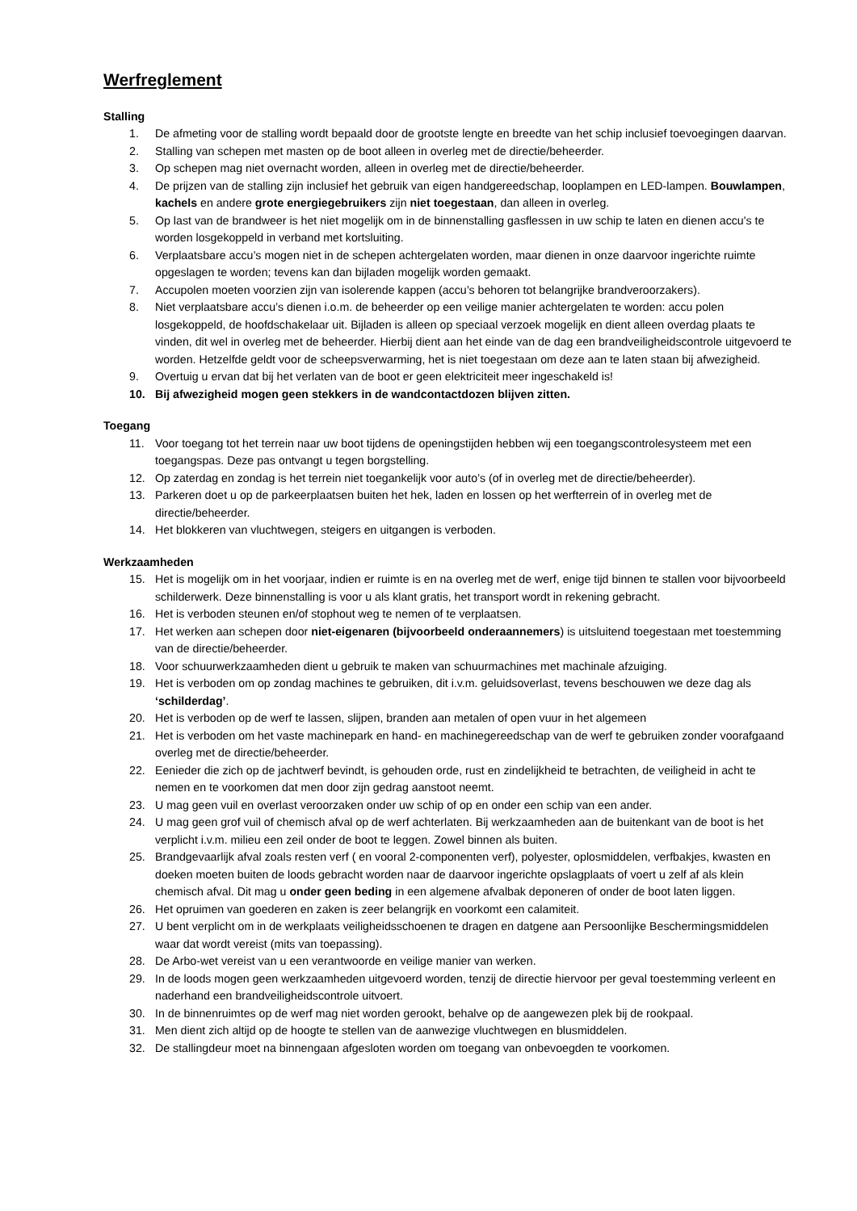Werfreglement
Stalling
1. De afmeting voor de stalling wordt bepaald door de grootste lengte en breedte van het schip inclusief toevoegingen daarvan.
2. Stalling van schepen met masten op de boot alleen in overleg met de directie/beheerder.
3. Op schepen mag niet overnacht worden, alleen in overleg met de directie/beheerder.
4. De prijzen van de stalling zijn inclusief het gebruik van eigen handgereedschap, looplampen en LED-lampen. Bouwlampen, kachels en andere grote energiegebruikers zijn niet toegestaan, dan alleen in overleg.
5. Op last van de brandweer is het niet mogelijk om in de binnenstalling gasflessen in uw schip te laten en dienen accu's te worden losgekoppeld in verband met kortsluiting.
6. Verplaatsbare accu’s mogen niet in de schepen achtergelaten worden, maar dienen in onze daarvoor ingerichte ruimte opgeslagen te worden; tevens kan dan bijladen mogelijk worden gemaakt.
7. Accupolen moeten voorzien zijn van isolerende kappen (accu’s behoren tot belangrijke brandveroorzakers).
8. Niet verplaatsbare accu’s dienen i.o.m. de beheerder op een veilige manier achtergelaten te worden: accu polen losgekoppeld, de hoofdschakelaar uit. Bijladen is alleen op speciaal verzoek mogelijk en dient alleen overdag plaats te vinden, dit wel in overleg met de beheerder. Hierbij dient aan het einde van de dag een brandveiligheidscontrole uitgevoerd te worden. Hetzelfde geldt voor de scheepsverwarming, het is niet toegestaan om deze aan te laten staan bij afwezigheid.
9. Overtuig u ervan dat bij het verlaten van de boot er geen elektriciteit meer ingeschakeld is!
10. Bij afwezigheid mogen geen stekkers in de wandcontactdozen blijven zitten.
Toegang
11. Voor toegang tot het terrein naar uw boot tijdens de openingstijden hebben wij een toegangscontrolesysteem met een toegangspas. Deze pas ontvangt u tegen borgstelling.
12. Op zaterdag en zondag is het terrein niet toegankelijk voor auto’s (of in overleg met de directie/beheerder).
13. Parkeren doet u op de parkeerplaatsen buiten het hek, laden en lossen op het werfterrein of in overleg met de directie/beheerder.
14. Het blokkeren van vluchtwegen, steigers en uitgangen is verboden.
Werkzaamheden
15. Het is mogelijk om in het voorjaar, indien er ruimte is en na overleg met de werf, enige tijd binnen te stallen voor bijvoorbeeld schilderwerk. Deze binnenstalling is voor u als klant gratis, het transport wordt in rekening gebracht.
16. Het is verboden steunen en/of stophout weg te nemen of te verplaatsen.
17. Het werken aan schepen door niet-eigenaren (bijvoorbeeld onderaannemers) is uitsluitend toegestaan met toestemming van de directie/beheerder.
18. Voor schuurwerkzaamheden dient u gebruik te maken van schuurmachines met machinale afzuiging.
19. Het is verboden om op zondag machines te gebruiken, dit i.v.m. geluidsoverlast, tevens beschouwen we deze dag als ‘schilderdag’.
20. Het is verboden op de werf te lassen, slijpen, branden aan metalen of open vuur in het algemeen
21. Het is verboden om het vaste machinepark en hand- en machinegereedschap van de werf te gebruiken zonder voorafgaand overleg met de directie/beheerder.
22. Eenieder die zich op de jachtwerf bevindt, is gehouden orde, rust en zindelijkheid te betrachten, de veiligheid in acht te nemen en te voorkomen dat men door zijn gedrag aanstoot neemt.
23. U mag geen vuil en overlast veroorzaken onder uw schip of op en onder een schip van een ander.
24. U mag geen grof vuil of chemisch afval op de werf achterlaten. Bij werkzaamheden aan de buitenkant van de boot is het verplicht i.v.m. milieu een zeil onder de boot te leggen. Zowel binnen als buiten.
25. Brandgevaarlijk afval zoals resten verf ( en vooral 2-componenten verf), polyester, oplosmiddelen, verfbakjes, kwasten en doeken moeten buiten de loods gebracht worden naar de daarvoor ingerichte opslagplaats of voert u zelf af als klein chemisch afval. Dit mag u onder geen beding in een algemene afvalbak deponeren of onder de boot laten liggen.
26. Het opruimen van goederen en zaken is zeer belangrijk en voorkomt een calamiteit.
27. U bent verplicht om in de werkplaats veiligheidsschoenen te dragen en datgene aan Persoonlijke Beschermingsmiddelen waar dat wordt vereist (mits van toepassing).
28. De Arbo-wet vereist van u een verantwoorde en veilige manier van werken.
29. In de loods mogen geen werkzaamheden uitgevoerd worden, tenzij de directie hiervoor per geval toestemming verleent en naderhand een brandveiligheidscontrole uitvoert.
30. In de binnenruimtes op de werf mag niet worden gerookt, behalve op de aangewezen plek bij de rookpaal.
31. Men dient zich altijd op de hoogte te stellen van de aanwezige vluchtwegen en blusmiddelen.
32. De stallingdeur moet na binnengaan afgesloten worden om toegang van onbevoegden te voorkomen.